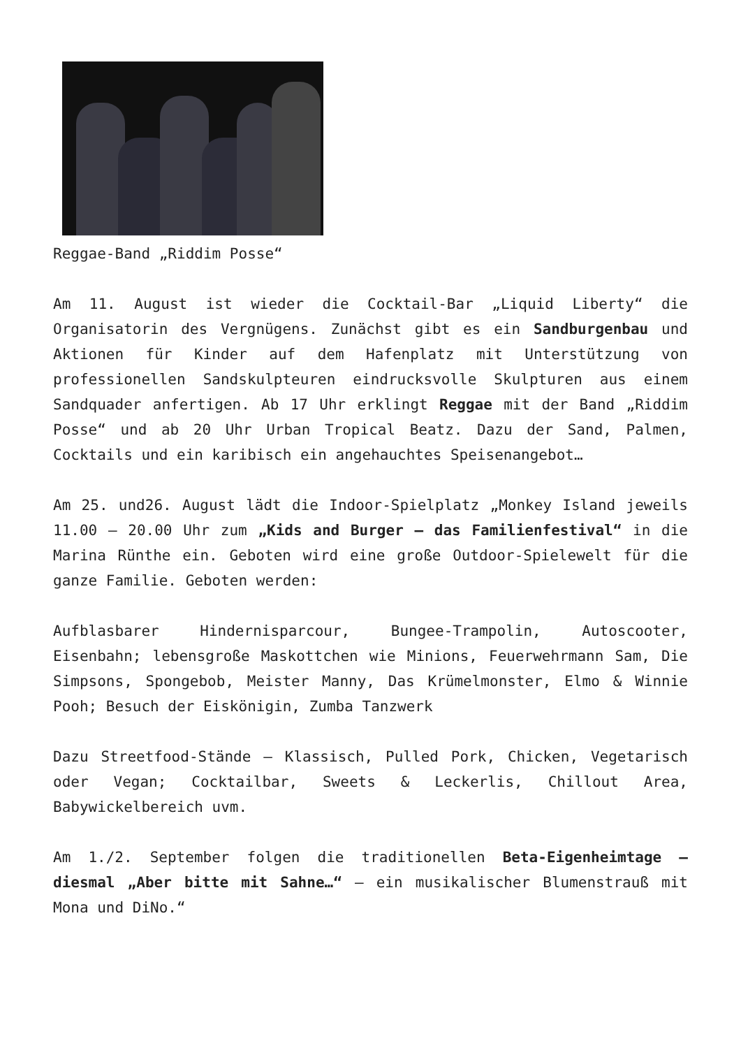Reggae-Band „Riddim Posse“
Am 11. August ist wieder die Cocktail-Bar „Liquid Liberty“ die Organisatorin des Vergnügens. Zunächst gibt es ein Sandburgenbau und Aktionen für Kinder auf dem Hafenplatz mit Unterstützung von professionellen Sandskulpteuren eindrucksvolle Skulpturen aus einem Sandquader anfertigen. Ab 17 Uhr erklingt Reggae mit der Band „Riddim Posse“ und ab 20 Uhr Urban Tropical Beatz. Dazu der Sand, Palmen, Cocktails und ein karibisch ein angehauchtes Speisenangebot…
Am 25. und26. August lädt die Indoor-Spielplatz „Monkey Island jeweils 11.00 – 20.00 Uhr zum „Kids and Burger – das Familienfestival“ in die Marina Rünthe ein. Geboten wird eine große Outdoor-Spielewelt für die ganze Familie. Geboten werden:
Aufblasbarer Hindernisparcour, Bungee-Trampolin, Autoscooter, Eisenbahn; lebensgroße Maskottchen wie Minions, Feuerwehrmann Sam, Die Simpsons, Spongebob, Meister Manny, Das Krümelmonster, Elmo & Winnie Pooh; Besuch der Eiskönigin, Zumba Tanzwerk
Dazu Streetfood-Stände – Klassisch, Pulled Pork, Chicken, Vegetarisch oder Vegan; Cocktailbar, Sweets & Leckerlis, Chillout Area, Babywickelbereich uvm.
Am 1./2. September folgen die traditionellen Beta-Eigenheimtage – diesmal „Aber bitte mit Sahne…“ – ein musikalischer Blumenstrauß mit Mona und DiNo.“